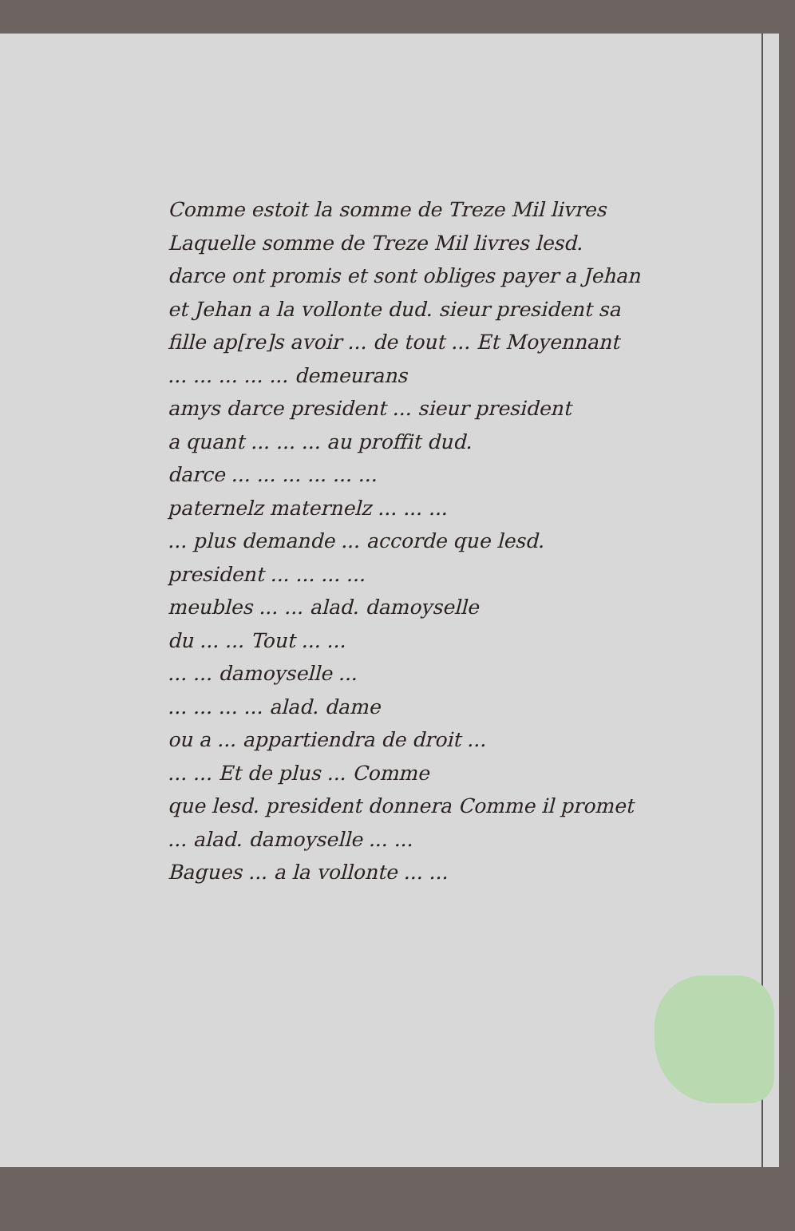Comme estoit la somme de Treze Mil livres
Laquelle somme de Treze Mil livres lesd.
darce ont promis et sont obliges payer a Jehan
et Jehan a la vollonte dud. sieur president sa
fille ap[re]s avoir ... de tout ... Et Moyennant
... ... ... ... ... demeurans
amys darce president ... sieur president
a quant ... ... ... au proffit dud.
darce ... ... ... ... ... ...
paternelz maternelz ... ... ...
... plus demande ... accorde que lesd.
president ... ... ... ...
meubles ... ... alad. damoyselle
du ... ... Tout ... ...
... ... damoyselle ...
... ... ... ... alad. dame
ou a ... appartiendra de droit ...
... ... Et de plus ... Comme
que lesd. president donnera Comme il promet
... alad. damoyselle ... ...
Bagues ... a la vollonte ... ...